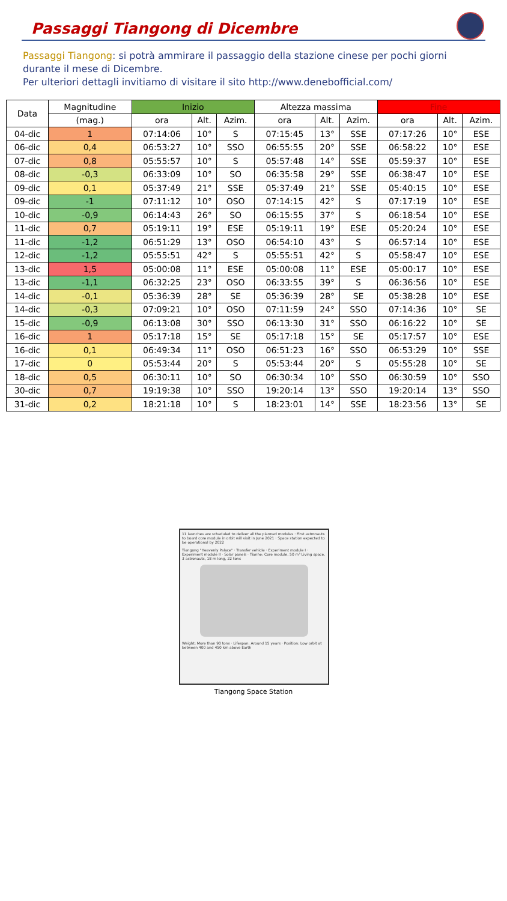Passaggi Tiangong di Dicembre
Passaggi Tiangong: si potrà ammirare il passaggio della stazione cinese per pochi giorni durante il mese di Dicembre.
Per ulteriori dettagli invitiamo di visitare il sito http://www.denebofficial.com/
| Data | Magnitudine | Inizio | | | Altezza massima | | | Fine | | |
| --- | --- | --- | --- | --- | --- | --- | --- | --- | --- | --- |
| | (mag.) | ora | Alt. | Azim. | ora | Alt. | Azim. | ora | Alt. | Azim. |
| 04-dic | 1 | 07:14:06 | 10° | S | 07:15:45 | 13° | SSE | 07:17:26 | 10° | ESE |
| 06-dic | 0,4 | 06:53:27 | 10° | SSO | 06:55:55 | 20° | SSE | 06:58:22 | 10° | ESE |
| 07-dic | 0,8 | 05:55:57 | 10° | S | 05:57:48 | 14° | SSE | 05:59:37 | 10° | ESE |
| 08-dic | -0,3 | 06:33:09 | 10° | SO | 06:35:58 | 29° | SSE | 06:38:47 | 10° | ESE |
| 09-dic | 0,1 | 05:37:49 | 21° | SSE | 05:37:49 | 21° | SSE | 05:40:15 | 10° | ESE |
| 09-dic | -1 | 07:11:12 | 10° | OSO | 07:14:15 | 42° | S | 07:17:19 | 10° | ESE |
| 10-dic | -0,9 | 06:14:43 | 26° | SO | 06:15:55 | 37° | S | 06:18:54 | 10° | ESE |
| 11-dic | 0,7 | 05:19:11 | 19° | ESE | 05:19:11 | 19° | ESE | 05:20:24 | 10° | ESE |
| 11-dic | -1,2 | 06:51:29 | 13° | OSO | 06:54:10 | 43° | S | 06:57:14 | 10° | ESE |
| 12-dic | -1,2 | 05:55:51 | 42° | S | 05:55:51 | 42° | S | 05:58:47 | 10° | ESE |
| 13-dic | 1,5 | 05:00:08 | 11° | ESE | 05:00:08 | 11° | ESE | 05:00:17 | 10° | ESE |
| 13-dic | -1,1 | 06:32:25 | 23° | OSO | 06:33:55 | 39° | S | 06:36:56 | 10° | ESE |
| 14-dic | -0,1 | 05:36:39 | 28° | SE | 05:36:39 | 28° | SE | 05:38:28 | 10° | ESE |
| 14-dic | -0,3 | 07:09:21 | 10° | OSO | 07:11:59 | 24° | SSO | 07:14:36 | 10° | SE |
| 15-dic | -0,9 | 06:13:08 | 30° | SSO | 06:13:30 | 31° | SSO | 06:16:22 | 10° | SE |
| 16-dic | 1 | 05:17:18 | 15° | SE | 05:17:18 | 15° | SE | 05:17:57 | 10° | ESE |
| 16-dic | 0,1 | 06:49:34 | 11° | OSO | 06:51:23 | 16° | SSO | 06:53:29 | 10° | SSE |
| 17-dic | 0 | 05:53:44 | 20° | S | 05:53:44 | 20° | S | 05:55:28 | 10° | SE |
| 18-dic | 0,5 | 06:30:11 | 10° | SO | 06:30:34 | 10° | SSO | 06:30:59 | 10° | SSO |
| 30-dic | 0,7 | 19:19:38 | 10° | SSO | 19:20:14 | 13° | SSO | 19:20:14 | 13° | SSO |
| 31-dic | 0,2 | 18:21:18 | 10° | S | 18:23:01 | 14° | SSE | 18:23:56 | 13° | SE |
11 launches are scheduled to deliver all the planned modules · First astronauts to board core module in orbit will visit in June 2021 · Space station expected to be operational by 2022
Tiangong "Heavenly Palace" · Transfer vehicle · Experiment module I · Experiment module II · Solar panels · Tianhe: Core module, 50 m³ Living space, 3 astronauts, 18 m long, 22 tons
Weight: More than 90 tons · Lifespan: Around 15 years · Position: Low orbit at between 400 and 450 km above Earth
Tiangong Space Station